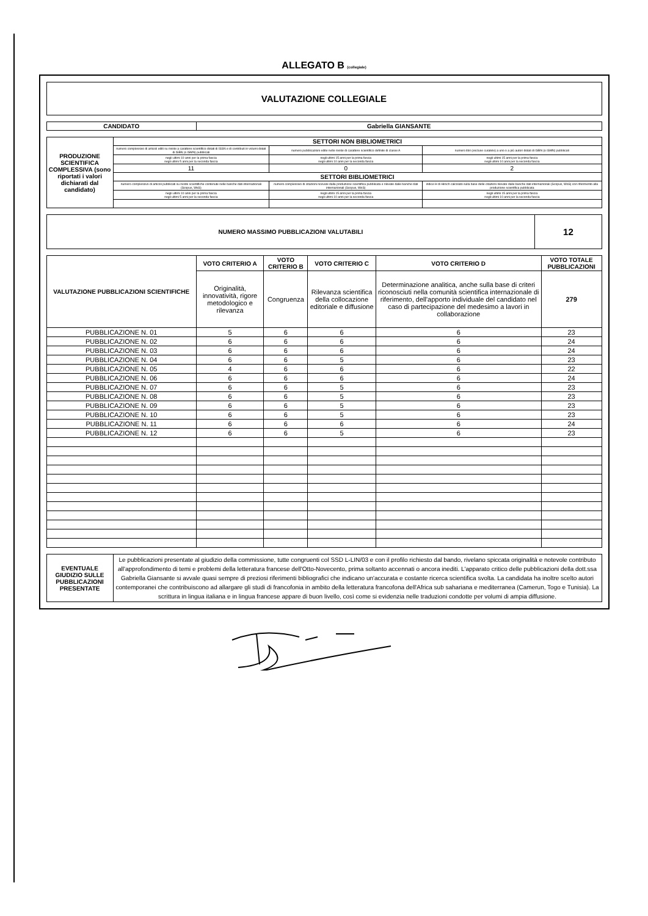ALLEGATO B (collegiale)
| VALUTAZIONE COLLEGIALE |
| CANDIDATO | Gabriella GIANSANTE |
| --- | --- |
| PRODUZIONE SCIENTIFICA COMPLESSIVA (sono riportati i valori dichiarati dal candidato) | SETTORI NON BIBLIOMETRICI | | |
| --- | --- | --- | --- |
| | numero complessivo di articoli editi su riviste a carattere scientifico dotati di ISSN e di contributi in volumi dotati di ISBN (o ISMN) pubblicati | numero pubblicazioni edite nelle riviste di carattere scientifico definite di classe A | numero libri (escluse curatele) a uno o a più autori dotati di ISBN (o ISMN) pubblicati |
| | negli ultimi 10 anni per la prima fascia negli ultimi 5 anni per la seconda fascia | negli ultimi 15 anni per la prima fascia negli ultimi 10 anni per la seconda fascia | negli ultimi 15 anni per la prima fascia negli ultimi 10 anni per la seconda fascia |
| | 11 | 0 | 2 |
| | SETTORI BIBLIOMETRICI | | |
| | numero complessivo di articoli pubblicati su riviste scientifiche contenute nelle banche dati internazionali (Scopus, WoS) | numero complessivo di citazioni ricevute dalla produzione scientifica pubblicata e rilevate dalle banche dati internazionali (Scopus, WoS) | indice H di Hirsch calcolato sulla base delle citazioni rilevate dalle banche dati internazionali (Scopus, WoS) con riferimento alla produzione scientifica pubblicata |
| | negli ultimi 10 anni per la prima fascia negli ultimi 5 anni per la seconda fascia | negli ultimi 15 anni per la prima fascia negli ultimi 10 anni per la seconda fascia | negli ultimi 15 anni per la prima fascia negli ultimi 10 anni per la seconda fascia |
| NUMERO MASSIMO PUBBLICAZIONI VALUTABILI | 12 |
| --- | --- |
| VALUTAZIONE PUBBLICAZIONI SCIENTIFICHE | VOTO CRITERIO A | VOTO CRITERIO B | VOTO CRITERIO C | VOTO CRITERIO D | VOTO TOTALE PUBBLICAZIONI |
| --- | --- | --- | --- | --- | --- |
| | Originalità, innovatività, rigore metodologico e rilevanza | Congruenza | Rilevanza scientifica della collocazione editoriale e diffusione | Determinazione analitica, anche sulla base di criteri riconosciuti nella comunità scientifica internazionale di riferimento, dell'apporto individuale del candidato nel caso di partecipazione del medesimo a lavori in collaborazione | 279 |
| PUBBLICAZIONE N. 01 | 5 | 6 | 6 | 6 | 23 |
| PUBBLICAZIONE N. 02 | 6 | 6 | 6 | 6 | 24 |
| PUBBLICAZIONE N. 03 | 6 | 6 | 6 | 6 | 24 |
| PUBBLICAZIONE N. 04 | 6 | 6 | 5 | 6 | 23 |
| PUBBLICAZIONE N. 05 | 4 | 6 | 6 | 6 | 22 |
| PUBBLICAZIONE N. 06 | 6 | 6 | 6 | 6 | 24 |
| PUBBLICAZIONE N. 07 | 6 | 6 | 5 | 6 | 23 |
| PUBBLICAZIONE N. 08 | 6 | 6 | 5 | 6 | 23 |
| PUBBLICAZIONE N. 09 | 6 | 6 | 5 | 6 | 23 |
| PUBBLICAZIONE N. 10 | 6 | 6 | 5 | 6 | 23 |
| PUBBLICAZIONE N. 11 | 6 | 6 | 6 | 6 | 24 |
| PUBBLICAZIONE N. 12 | 6 | 6 | 5 | 6 | 23 |
| EVENTUALE GIUDIZIO SULLE PUBBLICAZIONI PRESENTATE | Le pubblicazioni presentate al giudizio della commissione, tutte congruenti col SSD L-LIN/03 e con il profilo richiesto dal bando, rivelano spiccata originalità e notevole contributo all'approfondimento di temi e problemi della letteratura francese dell'Otto-Novecento, prima soltanto accennati o ancora inediti. L'apparato critico delle pubblicazioni della dott.ssa Gabriella Giansante si avvale quasi sempre di preziosi riferimenti bibliografici che indicano un'accurata e costante ricerca scientifica svolta. La candidata ha inoltre scelto autori contemporanei che contribuiscono ad allargare gli studi di francofonia in ambito della letteratura francofona dell'Africa sub sahariana e mediterranea (Camerun, Togo e Tunisia). La scrittura in lingua italiana e in lingua francese appare di buon livello, così come si evidenzia nelle traduzioni condotte per volumi di ampia diffusione. |